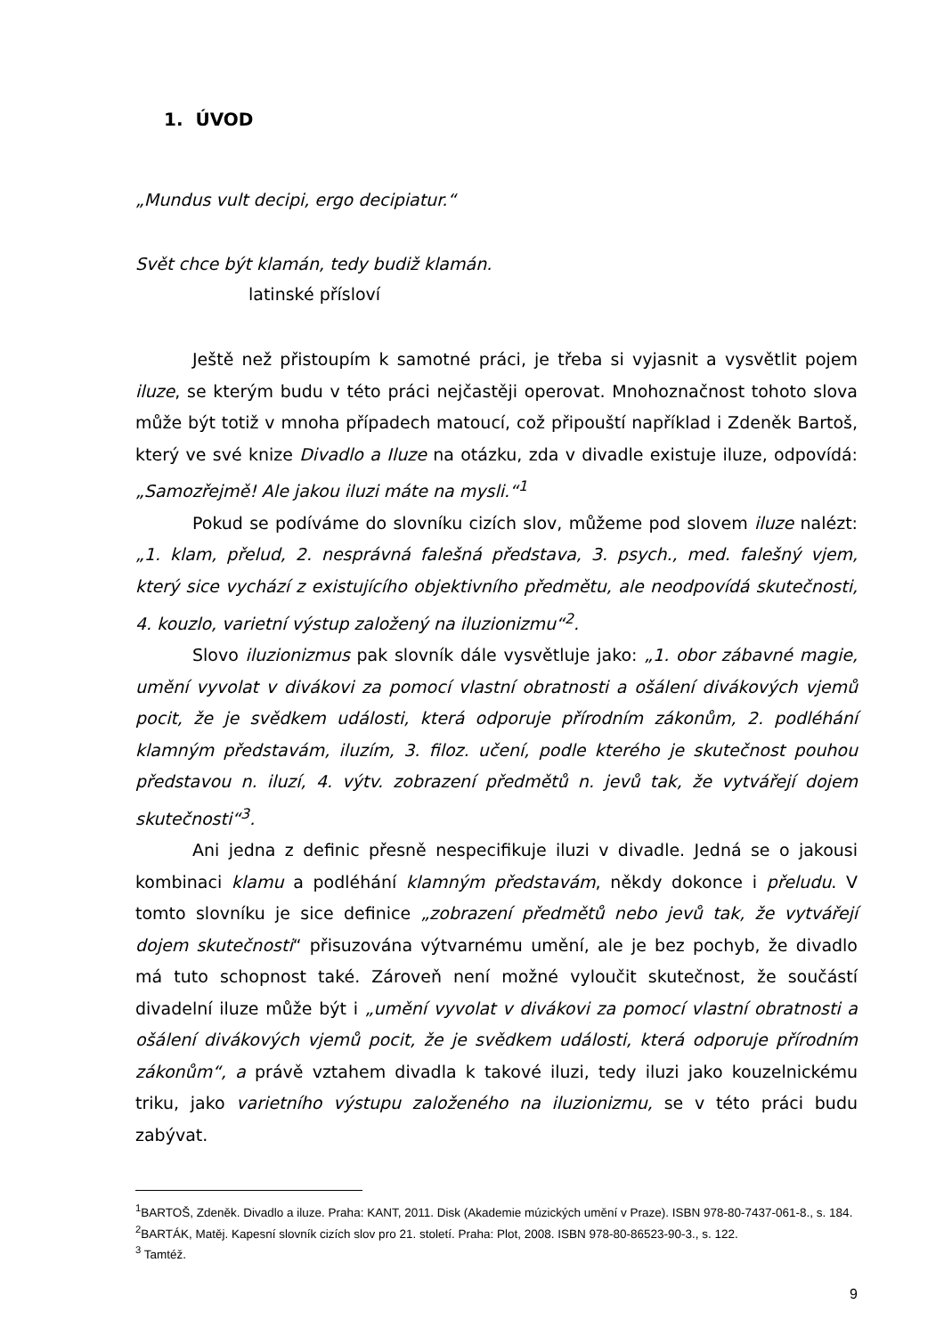1. ÚVOD
„Mundus vult decipi, ergo decipiatur.“
Svět chce být klamán, tedy budiž klamán.
latinské přísloví
Ještě než přistoupím k samotné práci, je třeba si vyjasnit a vysvětlit pojem iluze, se kterým budu v této práci nejčastěji operovat. Mnohoznačnost tohoto slova může být totiž v mnoha případech matoucí, což připouští například i Zdeněk Bartoš, který ve své knize Divadlo a Iluze na otázku, zda v divadle existuje iluze, odpovídá: „Samozřejmě! Ale jakou iluzi máte na mysli.“<sup>1</sup>
Pokud se podíváme do slovníku cizích slov, můžeme pod slovem iluze nalézt: „1. klam, přelud, 2. nesprávná falešná představa, 3. psych., med. falešný vjem, který sice vychází z existujícího objektivního předmětu, ale neodpovídá skutečnosti, 4. kouzlo, varietní výstup založený na iluzionizmu“<sup>2</sup>.
Slovo iluzionizmus pak slovník dále vysvětluje jako: „1. obor zábavné magie, umění vyvolat v divákovi za pomocí vlastní obratnosti a ošálení divákových vjemů pocit, že je svědkem události, která odporuje přírodním zákonům, 2. podléhání klamným představám, iluzím, 3. filoz. učení, podle kterého je skutečnost pouhou představou n. iluzí, 4. výtv. zobrazení předmětů n. jevů tak, že vytvářejí dojem skutečnosti“<sup>3</sup>.
Ani jedna z definic přesně nespecifikuje iluzi v divadle. Jedná se o jakousi kombinaci klamu a podléhání klamným představám, někdy dokonce i přeludu. V tomto slovníku je sice definice „zobrazení předmětů nebo jevů tak, že vytvářejí dojem skutečnosti“ přisuzována výtvarnému umění, ale je bez pochyb, že divadlo má tuto schopnost také. Zároveň není možné vyloučit skutečnost, že součástí divadelní iluze může být i „umění vyvolat v divákovi za pomocí vlastní obratnosti a ošálení divákových vjemů pocit, že je svědkem události, která odporuje přírodním zákonům“, a právě vztahem divadla k takové iluzi, tedy iluzi jako kouzelnickému triku, jako varietního výstupu založeného na iluzionizmu, se v této práci budu zabývat.
<sup>1</sup> BARTOŠ, Zdeněk. Divadlo a iluze. Praha: KANT, 2011. Disk (Akademie múzických umění v Praze). ISBN 978-80-7437-061-8., s. 184.
<sup>2</sup> BARTÁK, Matěj. Kapesní slovník cizích slov pro 21. století. Praha: Plot, 2008. ISBN 978-80-86523-90-3., s. 122.
<sup>3</sup> Tamtéž.
9